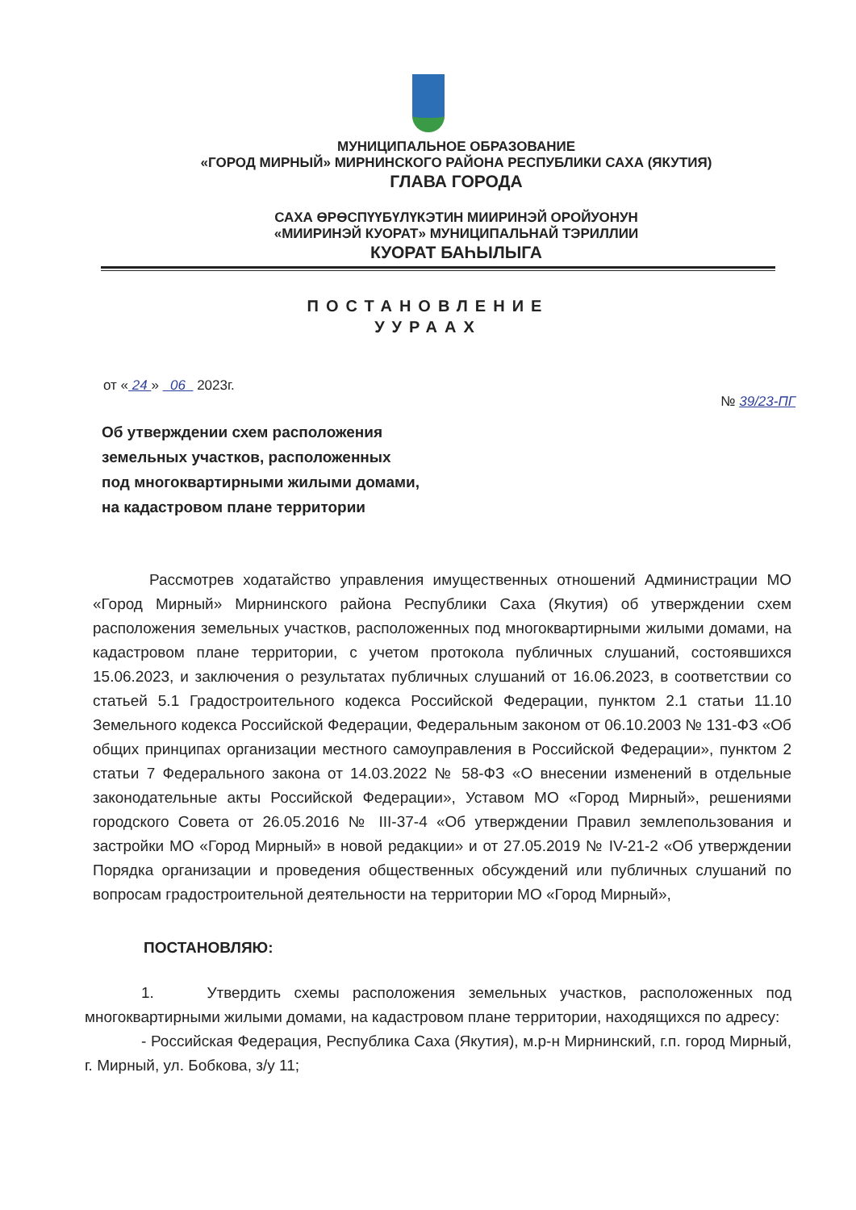МУНИЦИПАЛЬНОЕ ОБРАЗОВАНИЕ
«ГОРОД МИРНЫЙ» МИРНИНСКОГО РАЙОНА РЕСПУБЛИКИ САХА (ЯКУТИЯ)
ГЛАВА ГОРОДА
САХА ӨРӨСПҮҮБҮЛҮКЭТИН МИИРИНЭЙ ОРОЙУОНУН
«МИИРИНЭЙ КУОРАТ» МУНИЦИПАЛЬНАЙ ТЭРИЛЛИИ
КУОРАТ БАҺЫЛЫГА
ПОСТАНОВЛЕНИЕ
УУРААХ
от « 24 » 06 2023г.
№ 39/23-ПГ
Об утверждении схем расположения
земельных участков, расположенных
под многоквартирными жилыми домами,
на кадастровом плане территории
Рассмотрев ходатайство управления имущественных отношений Администрации МО «Город Мирный» Мирнинского района Республики Саха (Якутия) об утверждении схем расположения земельных участков, расположенных под многоквартирными жилыми домами, на кадастровом плане территории, с учетом протокола публичных слушаний, состоявшихся 15.06.2023, и заключения о результатах публичных слушаний от 16.06.2023, в соответствии со статьей 5.1 Градостроительного кодекса Российской Федерации, пунктом 2.1 статьи 11.10 Земельного кодекса Российской Федерации, Федеральным законом от 06.10.2003 № 131-ФЗ «Об общих принципах организации местного самоуправления в Российской Федерации», пунктом 2 статьи 7 Федерального закона от 14.03.2022 № 58-ФЗ «О внесении изменений в отдельные законодательные акты Российской Федерации», Уставом МО «Город Мирный», решениями городского Совета от 26.05.2016 № III-37-4 «Об утверждении Правил землепользования и застройки МО «Город Мирный» в новой редакции» и от 27.05.2019 № IV-21-2 «Об утверждении Порядка организации и проведения общественных обсуждений или публичных слушаний по вопросам градостроительной деятельности на территории МО «Город Мирный»,
ПОСТАНОВЛЯЮ:
1. Утвердить схемы расположения земельных участков, расположенных под многоквартирными жилыми домами, на кадастровом плане территории, находящихся по адресу:
- Российская Федерация, Республика Саха (Якутия), м.р-н Мирнинский, г.п. город Мирный, г. Мирный, ул. Бобкова, з/у 11;